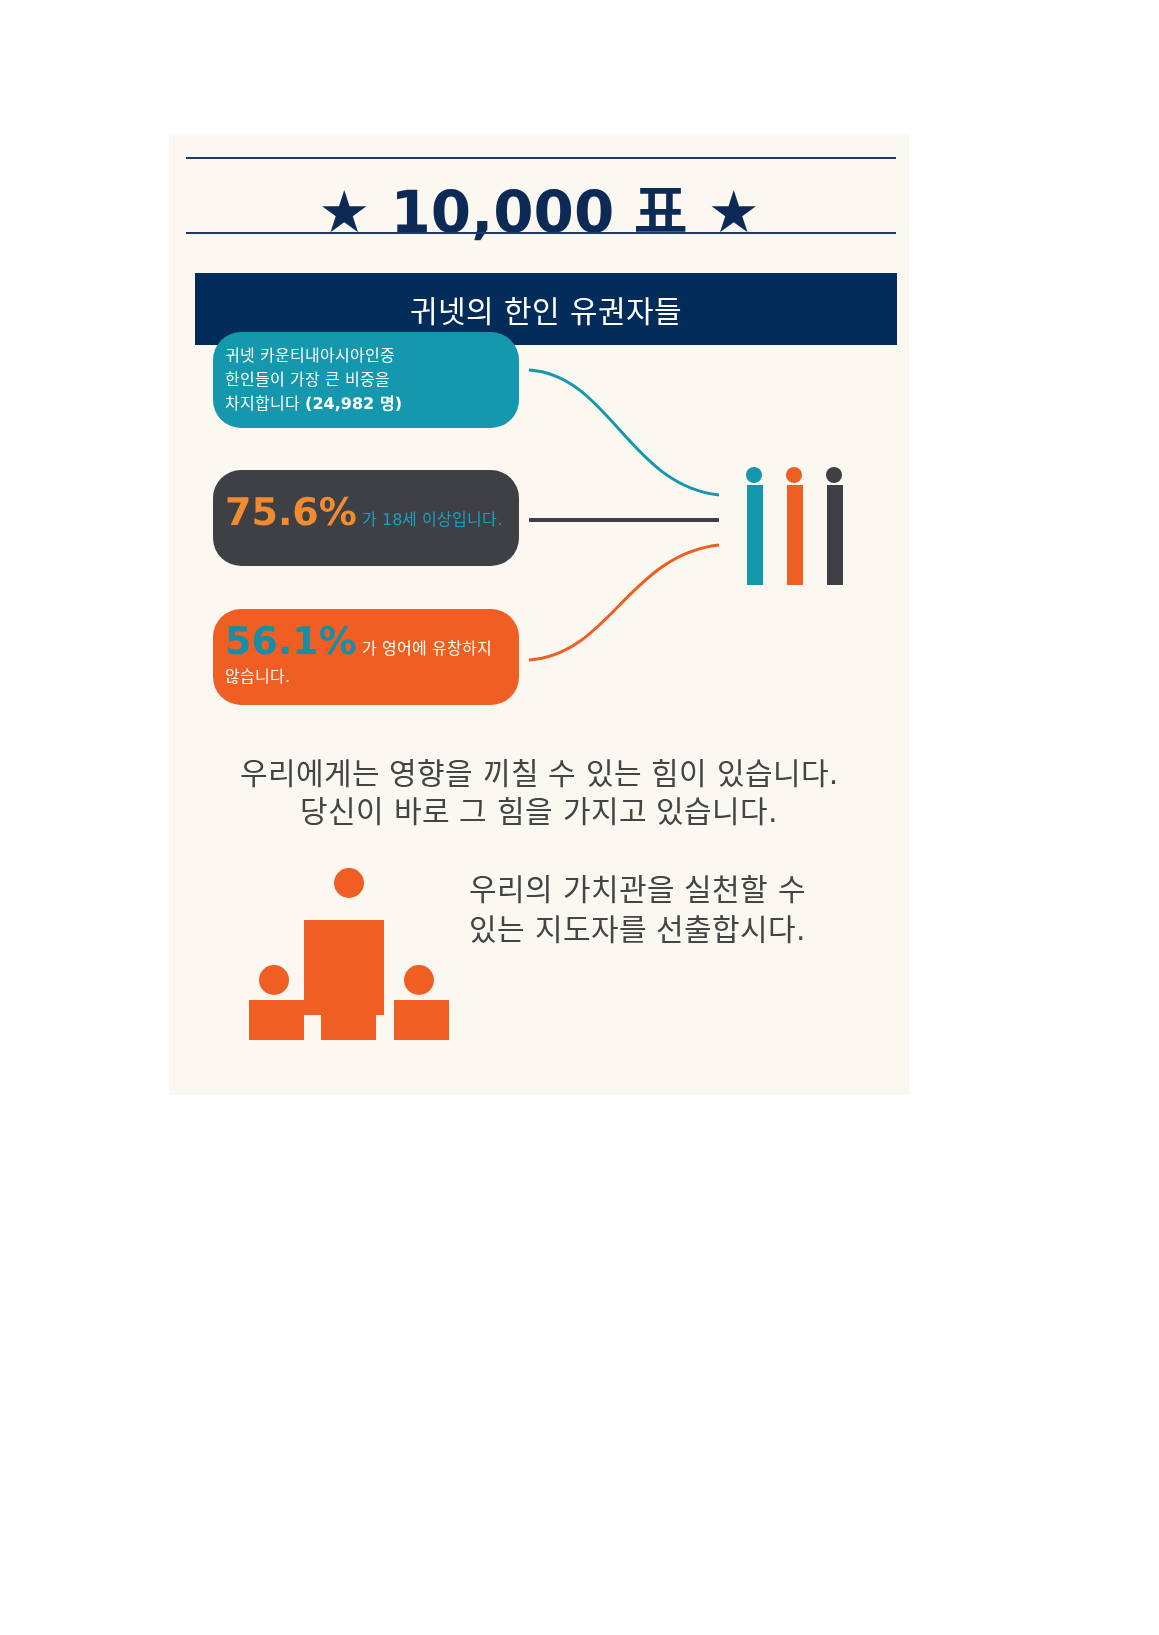★ 10,000 표 ★
귀넷의 한인 유권자들
귀넷 카운티내아시아인중
한인들이 가장 큰 비중을
차지합니다 (24,982 명)
75.6% 가 18세 이상입니다.
56.1% 가 영어에 유창하지 않습니다.
우리에게는 영향을 끼칠 수 있는 힘이 있습니다.
당신이 바로 그 힘을 가지고 있습니다.
우리의 가치관을 실천할 수
있는 지도자를 선출합시다.